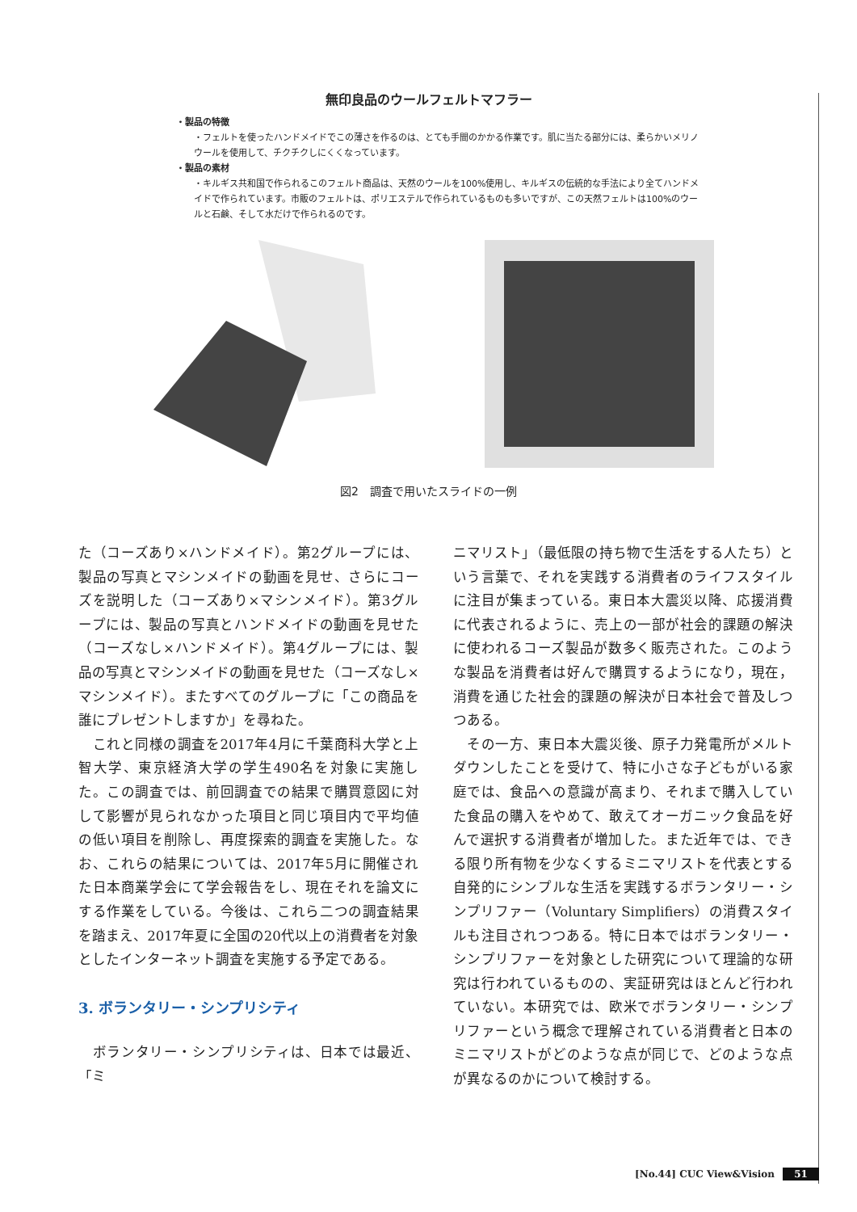無印良品のウールフェルトマフラー
・製品の特徴
・フェルトを使ったハンドメイドでこの薄さを作るのは、とても手間のかかる作業です。肌に当たる部分には、柔らかいメリノウールを使用して、チクチクしにくくなっています。
・製品の素材
・キルギス共和国で作られるこのフェルト商品は、天然のウールを100%使用し、キルギスの伝統的な手法により全てハンドメイドで作られています。市販のフェルトは、ポリエステルで作られているものも多いですが、この天然フェルトは100%のウールと石鹸、そして水だけで作られるのです。
図2　調査で用いたスライドの一例
た（コーズあり×ハンドメイド）。第2グループには、製品の写真とマシンメイドの動画を見せ、さらにコーズを説明した（コーズあり×マシンメイド）。第3グループには、製品の写真とハンドメイドの動画を見せた（コーズなし×ハンドメイド）。第4グループには、製品の写真とマシンメイドの動画を見せた（コーズなし×マシンメイド）。またすべてのグループに「この商品を誰にプレゼントしますか」を尋ねた。
　これと同様の調査を2017年4月に千葉商科大学と上智大学、東京経済大学の学生490名を対象に実施した。この調査では、前回調査での結果で購買意図に対して影響が見られなかった項目と同じ項目内で平均値の低い項目を削除し、再度探索的調査を実施した。なお、これらの結果については、2017年5月に開催された日本商業学会にて学会報告をし、現在それを論文にする作業をしている。今後は、これら二つの調査結果を踏まえ、2017年夏に全国の20代以上の消費者を対象としたインターネット調査を実施する予定である。
3. ボランタリー・シンプリシティ
　ボランタリー・シンプリシティは、日本では最近、「ミ
ニマリスト」（最低限の持ち物で生活をする人たち）という言葉で、それを実践する消費者のライフスタイルに注目が集まっている。東日本大震災以降、応援消費に代表されるように、売上の一部が社会的課題の解決に使われるコーズ製品が数多く販売された。このような製品を消費者は好んで購買するようになり，現在，消費を通じた社会的課題の解決が日本社会で普及しつつある。
　その一方、東日本大震災後、原子力発電所がメルトダウンしたことを受けて、特に小さな子どもがいる家庭では、食品への意識が高まり、それまで購入していた食品の購入をやめて、敢えてオーガニック食品を好んで選択する消費者が増加した。また近年では、できる限り所有物を少なくするミニマリストを代表とする自発的にシンプルな生活を実践するボランタリー・シンプリファー（Voluntary Simplifiers）の消費スタイルも注目されつつある。特に日本ではボランタリー・シンプリファーを対象とした研究について理論的な研究は行われているものの、実証研究はほとんど行われていない。本研究では、欧米でボランタリー・シンプリファーという概念で理解されている消費者と日本のミニマリストがどのような点が同じで、どのような点が異なるのかについて検討する。
[No.44] CUC View&Vision 51